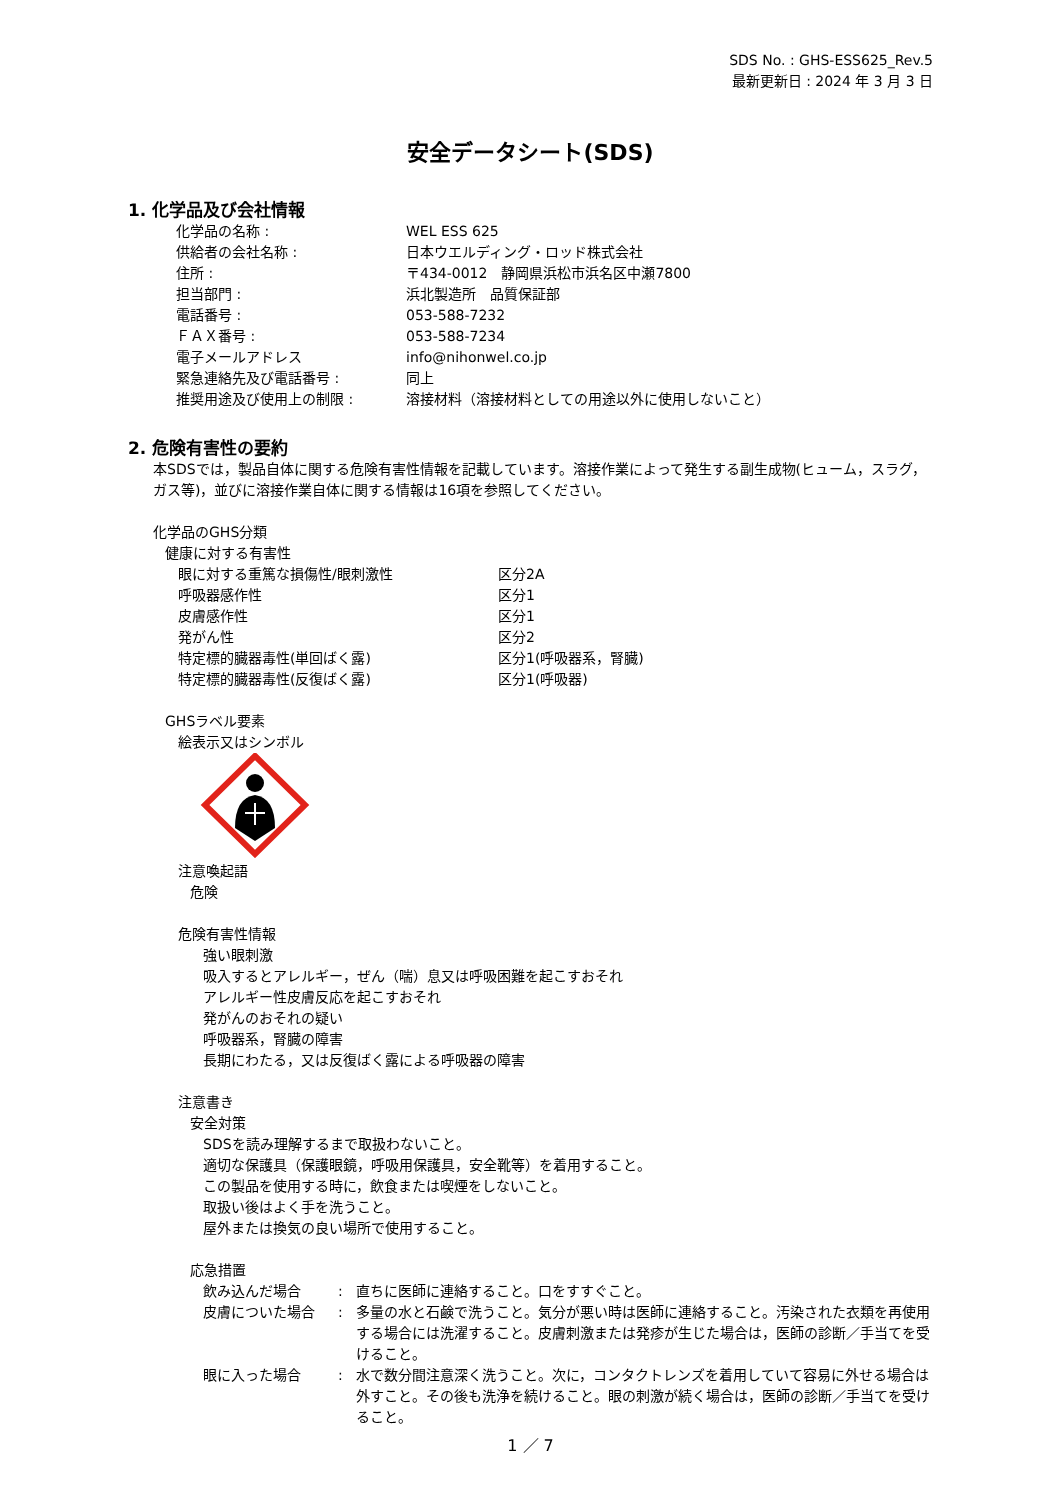SDS No. : GHS-ESS625_Rev.5
最新更新日 : 2024 年 3 月 3 日
安全データシート(SDS)
1. 化学品及び会社情報
化学品の名称 : WEL ESS 625
供給者の会社名称 : 日本ウエルディング・ロッド株式会社
住所 : 〒434-0012　静岡県浜松市浜名区中瀬7800
担当部門 : 浜北製造所　品質保証部
電話番号 : 053-588-7232
ＦＡＸ番号 : 053-588-7234
電子メールアドレス info@nihonwel.co.jp
緊急連絡先及び電話番号 : 同上
推奨用途及び使用上の制限 : 溶接材料（溶接材料としての用途以外に使用しないこと）
2. 危険有害性の要約
本SDSでは，製品自体に関する危険有害性情報を記載しています。溶接作業によって発生する副生成物(ヒューム，スラグ，ガス等)，並びに溶接作業自体に関する情報は16項を参照してください。
化学品のGHS分類
健康に対する有害性
眼に対する重篤な損傷性/眼刺激性 区分2A
呼吸器感作性 区分1
皮膚感作性 区分1
発がん性 区分2
特定標的臓器毒性(単回ばく露) 区分1(呼吸器系，腎臓)
特定標的臓器毒性(反復ばく露) 区分1(呼吸器)
GHSラベル要素
絵表示又はシンボル
注意喚起語
危険
危険有害性情報
強い眼刺激
吸入するとアレルギー，ぜん（喘）息又は呼吸困難を起こすおそれ
アレルギー性皮膚反応を起こすおそれ
発がんのおそれの疑い
呼吸器系，腎臓の障害
長期にわたる，又は反復ばく露による呼吸器の障害
注意書き
安全対策
SDSを読み理解するまで取扱わないこと。
適切な保護具（保護眼鏡，呼吸用保護具，安全靴等）を着用すること。
この製品を使用する時に，飲食または喫煙をしないこと。
取扱い後はよく手を洗うこと。
屋外または換気の良い場所で使用すること。
応急措置
飲み込んだ場合: 直ちに医師に連絡すること。口をすすぐこと。
皮膚についた場合: 多量の水と石鹸で洗うこと。気分が悪い時は医師に連絡すること。汚染された衣類を再使用する場合には洗濯すること。皮膚刺激または発疹が生じた場合は，医師の診断／手当てを受けること。
眼に入った場合: 水で数分間注意深く洗うこと。次に，コンタクトレンズを着用していて容易に外せる場合は外すこと。その後も洗浄を続けること。眼の刺激が続く場合は，医師の診断／手当てを受けること。
1 ／ 7